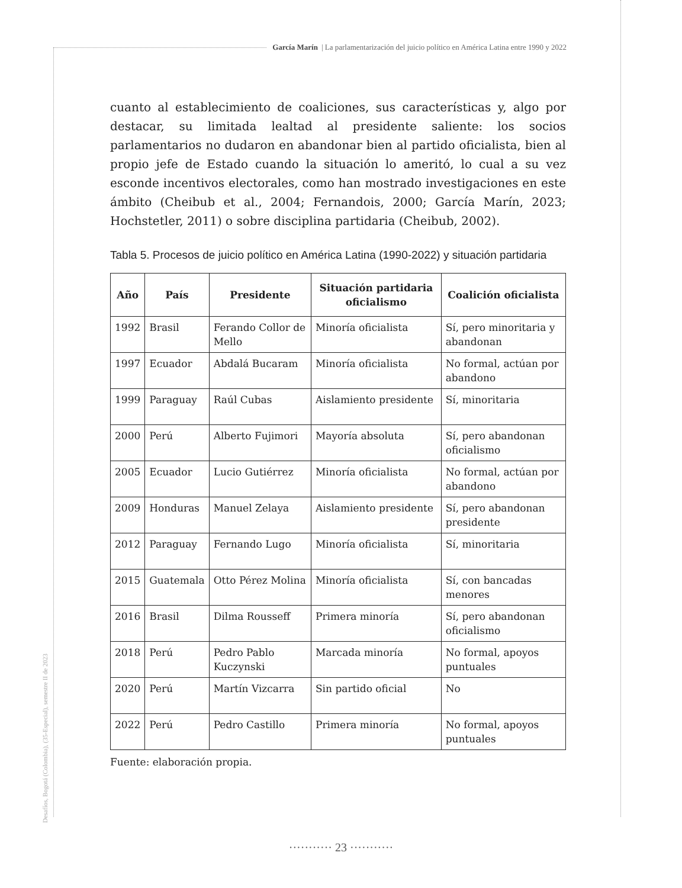García Marín | La parlamentarización del juicio político en América Latina entre 1990 y 2022
Desafíos, Bogotá (Colombia), (35-Especial), semestre II de 2023
cuanto al establecimiento de coaliciones, sus características y, algo por destacar, su limitada lealtad al presidente saliente: los socios parlamentarios no dudaron en abandonar bien al partido oficialista, bien al propio jefe de Estado cuando la situación lo ameritó, lo cual a su vez esconde incentivos electorales, como han mostrado investigaciones en este ámbito (Cheibub et al., 2004; Fernandois, 2000; García Marín, 2023; Hochstetler, 2011) o sobre disciplina partidaria (Cheibub, 2002).
Tabla 5. Procesos de juicio político en América Latina (1990-2022) y situación partidaria
| Año | País | Presidente | Situación partidaria oficialismo | Coalición oficialista |
| --- | --- | --- | --- | --- |
| 1992 | Brasil | Ferando Collor de Mello | Minoría oficialista | Sí, pero minoritaria y abandonan |
| 1997 | Ecuador | Abdalá Bucaram | Minoría oficialista | No formal, actúan por abandono |
| 1999 | Paraguay | Raúl Cubas | Aislamiento presidente | Sí, minoritaria |
| 2000 | Perú | Alberto Fujimori | Mayoría absoluta | Sí, pero abandonan oficialismo |
| 2005 | Ecuador | Lucio Gutiérrez | Minoría oficialista | No formal, actúan por abandono |
| 2009 | Honduras | Manuel Zelaya | Aislamiento presidente | Sí, pero abandonan presidente |
| 2012 | Paraguay | Fernando Lugo | Minoría oficialista | Sí, minoritaria |
| 2015 | Guatemala | Otto Pérez Molina | Minoría oficialista | Sí, con bancadas menores |
| 2016 | Brasil | Dilma Rousseff | Primera minoría | Sí, pero abandonan oficialismo |
| 2018 | Perú | Pedro Pablo Kuczynski | Marcada minoría | No formal, apoyos puntuales |
| 2020 | Perú | Martín Vizcarra | Sin partido oficial | No |
| 2022 | Perú | Pedro Castillo | Primera minoría | No formal, apoyos puntuales |
Fuente: elaboración propia.
··········· 23 ···········